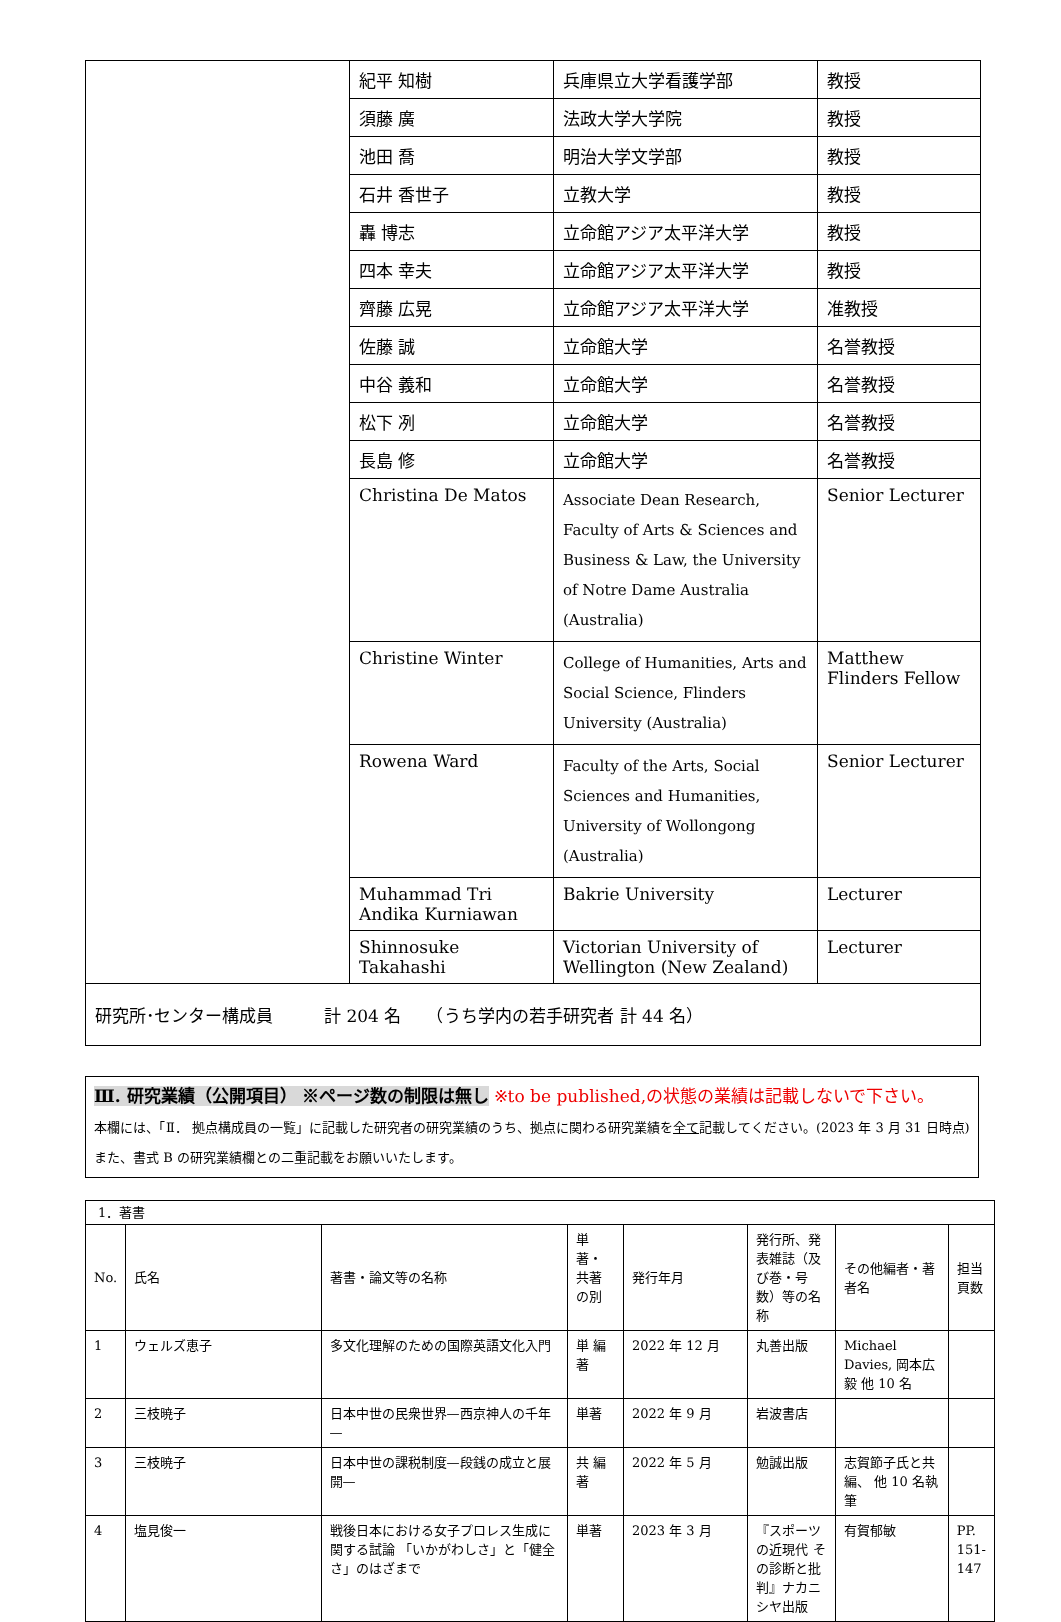| | 紀平 知樹 | 兵庫県立大学看護学部 | 教授 |
| | 須藤 廣 | 法政大学大学院 | 教授 |
| | 池田 喬 | 明治大学文学部 | 教授 |
| | 石井 香世子 | 立教大学 | 教授 |
| | 轟 博志 | 立命館アジア太平洋大学 | 教授 |
| | 四本 幸夫 | 立命館アジア太平洋大学 | 教授 |
| | 齊藤 広晃 | 立命館アジア太平洋大学 | 准教授 |
| | 佐藤 誠 | 立命館大学 | 名誉教授 |
| | 中谷 義和 | 立命館大学 | 名誉教授 |
| | 松下 冽 | 立命館大学 | 名誉教授 |
| | 長島 修 | 立命館大学 | 名誉教授 |
| | Christina De Matos | Associate Dean Research, Faculty of Arts & Sciences and Business & Law, the University of Notre Dame Australia (Australia) | Senior Lecturer |
| | Christine Winter | College of Humanities, Arts and Social Science, Flinders University (Australia) | Matthew Flinders Fellow |
| | Rowena Ward | Faculty of the Arts, Social Sciences and Humanities, University of Wollongong (Australia) | Senior Lecturer |
| | Muhammad Tri Andika Kurniawan | Bakrie University | Lecturer |
| | Shinnosuke Takahashi | Victorian University of Wellington (New Zealand) | Lecturer |
| 研究所･センター構成員 計 204 名 （うち学内の若手研究者 計 44 名） | | | |
Ⅲ. 研究業績（公開項目） ※ページ数の制限は無し ※to be published,の状態の業績は記載しないで下さい。
本欄には、「Ⅱ． 拠点構成員の一覧」に記載した研究者の研究業績のうち、拠点に関わる研究業績を全て記載してください。(2023 年 3 月 31 日時点)
また、書式 B の研究業績欄との二重記載をお願いいたします。
| 1．著書 | | | | | | | |
| No. | 氏名 | 著書・論文等の名称 | 単著・共著の別 | 発行年月 | 発行所、発表雑誌（及び巻・号数）等の名称 | その他編者・著者名 | 担当頁数 |
| 1 | ウェルズ恵子 | 多文化理解のための国際英語文化入門 | 単 編著 | 2022 年 12 月 | 丸善出版 | Michael Davies, 岡本広毅 他 10 名 | |
| 2 | 三枝暁子 | 日本中世の民衆世界—西京神人の千年— | 単著 | 2022 年 9 月 | 岩波書店 | | |
| 3 | 三枝暁子 | 日本中世の課税制度—段銭の成立と展開— | 共 編著 | 2022 年 5 月 | 勉誠出版 | 志賀節子氏と共編、 他 10 名執筆 | |
| 4 | 塩見俊一 | 戦後日本における女子プロレス生成に関する試論 「いかがわしさ」と「健全さ」のはざまで | 単著 | 2023 年 3 月 | 『スポーツの近現代 その診断と批判』ナカニシヤ出版 | 有賀郁敏 | PP. 151-147 |